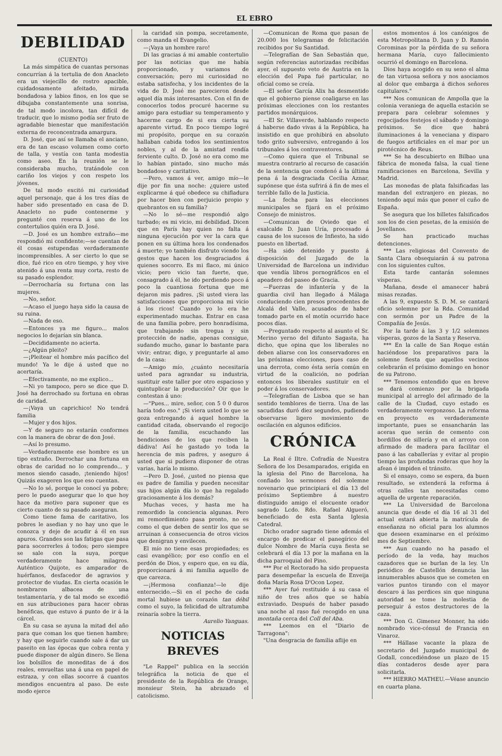EL EBRO
DEBILIDAD
(CUENTO)
La más simpática de cuantas personas concurrían á la tertulia de don Anacleto era un viejecillo de rostro apacible, cuidadosamente afeitado, mirada bondadosa y labios finos, en los que se dibujaba constantemente una sonrisa, de tal modo incolora, tan difícil de traducir, que lo mismo podía ser fruto de agradable bienestar que manifestación externa de reconcentrada amargura.
D. José, que así se llamaba el anciano, era de tan escaso volumen como corto de talla, y vestía con tanta modestia como aseo. En la reunión se le consideraba mucho, tratándole con cariño los viejos y con respeto los jóvenes.
De tal modo excitó mi curiosidad aquel personaje, que á los tres días de haber sido presentado en casa de D. Anacleto no pude contenerme y pregunté con reserva á uno de los contertulios quién era D. José.
—D. José es un hombre extraño—me respondió mi confidente;—se cuentan de él cosas estupendas verdaderamente incomprensibles. A ser cierto lo que se dice, fué rico en otro tiempo, y hoy vive atenido á una renta muy corta, resto de su pasado esplendor.
—Derrocharía su fortuna con las mujeres.
—No, señor.
—Acaso el juego haya sido la causa de su ruina.
—Nada de eso.
—Entonces ya me figuro... malos negocios lo dejarían sin blanca.
—Decididamente no acierta.
—¿Algún pleito?
—¡Pleitear el hombre más pacífico del mundo! Ya le dije á usted que no acertaría.
—Efectivamente, no me explico...
—Ni yo tampoco, pero se dice que D. José ha derrochado su fortuna en obras de caridad.
—¡Vaya un caprichico! No tendrá familia
—Mujer y dos hijos.
—Y de seguro no estarán conformes con la manera de obrar de don José.
—Así lo presumo.
—Verdaderamente ese hombre es un tipo extraño. Derrochar una fortuna en obras de caridad no lo comprendo... y menos siendo casado, ¡teniendo hijos! Quizás exageren los que eso cuentan.
—No lo sé, porque le conocí ya pobre; pero le puedo asegurar que lo que hoy hace da motivo para suponer que es cierto cuanto de su pasado aseguran.
Como tiene fama de caritativo, los pobres le asedian y no hay uno que le conozca y deje de acudir á él en sus apuros. Grandes son las fatigas que pasa para socorrerles á todos; pero siempre se sale con la suya, porque verdaderamente hace milagros. Auténtico Quijote, es amparador de huérfanos, desfacedor de agravios y protector de viudas. En cierta ocasión le nombraron albacea de una testamentaría, y de tal modo se excedió en sus atribuciones para hacer obras benéficas, que estuvo á punto de ir á la cárcel.
En su casa se ayuna la mitad del año para que coman los que tienen hambre; y hay que seguirle cuando sale á dar un paseito en las épocas que cobra renta y puede disponer de algún dinero. Se llena los bolsillos de moneditas de á dos reales, envueltas una á una en papel de estraza, y con ellas socorre á cuantos mendigos encuentra al paso. De este modo ejerce
la caridad sin pompa, secretamente, como manda el Evangelio.
—¡Vaya un hombre raro!
Di las gracias á mi amable contertulio por las noticias que me había proporcionado, y variamos de conversación; pero mi curiosidad no estaba satisfecha, y los incidentes de la vida de D. José me parecieron desde aquel día más interesantes. Con el fin de conocerlos todos procuré hacerme su amigo para estudiar su temperamento y hacerme cargo de si era cierta su aparente virtud. En poco tiempo logré mi propósito, porque en su corazón hallaban cabida todos los sentimientos nobles, y al de la amistad rendía ferviente culto. D. José no era como me lo habían pintado, sino mucho más bondadoso y caritativo.
—Pero, vamos á ver, amigo mío—le dije por fin una noche: ¿quiere usted explicarme á qué obedece su chifladura por hacer bien con perjuicio propio y quebrantos en su familia?
—No lo sé—me respondió algo turbado; es mi vicio, mi debilidad. Dicen que en París hay quien no falta á ninguna ejecución por ver la cara que ponen en su última hora los condenados á muerte; yo también disfruto viendo los gestos que hacen los desgraciados á quienes socorro. Es mi flaco, mi único vicio; pero vicio tan fuerte, que, consagrado á él, he ido perdiendo poco á poco la cuantiosa fortuna que me dejaron mis padres. ¡Si usted viera las satisfacciones que proporciona mi vicio á los ricos! Cuando yo lo era he experimentado muchas. Entrar en casa de una familia pobre, pero honradísima, que trabajando sin tregua y sin protección de nadie, apenas consigue, sudando mucho, ganar lo bastante para vivir; entrar, digo, y preguntarle al amo de la casa:
—Amigo mío, ¿cuánto necesitaría usted para agrandar su industria, sustituir este taller por otro espacioso y quintuplicar la producción? Oir que le contestan á uno:
—"Pues... mire, señor, con 5 0 0 duros haría todo eso." ¡Si viera usted lo que se goza entregando á aquel hombre la cantidad citada, observando el regocijo de la familia, escuchando las bendiciones de los que reciben la dádiva! Así he gastado yo toda la herencia de mis padres, y aseguro á usted que si pudiera disponer de otras varias, haría lo mismo.
—Pero D. José, ¿usted no piensa que es padre de familia y pueden necesitar sus hijos algún día lo que ha regalado graciosamente á los demás?
Muchas veces, y hasta me ha remordido la conciencia algunas. Pero mi remordimiento pasa pronto, no es como el que deben de sentir los que se arruinan á consecuencia de otros vicios que denigran y envilecen.
El mío no tiene esas propiedades; es casi evangélico; por eso confío en el perdón de Dios, y espero que, en su día, proporcionará á mi familia aquello de que carezca.
—¡Hermosa confianza!—le dije enternecido.—Si en el pecho de cada mortal hubiese un corazón tan débil como el suyo, la felicidad de ultratumba reinaría sobre la tierra.
Aurelio Yanguas.
NOTICIAS BREVES
"Le Rappel" publica en la sección telegráfica la noticia de que el presidente de la República de Orange, monsieur Stein, ha abrazado el catolicismo.
—Comunican de Roma que pasan de 20.000 los telegramas de felicitación recibidos por Su Santidad.
—Telegrafían de San Sebastián que, según referencias autorizadas recibidas ayer, el supuesto veto de Austria en la elección del Papa fué particular, no oficial como se creía.
—El señor García Alix ha desmentido que el gobierno piense coaligarse en las próximas elecciones con los restantes partidos monárquicos.
—El Sr. Villaverde, hablando respecto á haberse dado vivas á la República, ha insistido en que prohibirá en absoluto todo grito subversivo, entregando á los tribunales á los contraventores.
—Como quiera que el Tribunal se muestra contrario al recurso de casación de la sentencia que condenó á la última pena á la desgraciada Cecilia Aznar, supónese que ésta sufrirá á fin de mes el terrible fallo de la Justicia.
—La fecha para las elecciones municipales se fijará en el próximo Consejo de ministros.
—Comunican de Oviedo que el exalcalde D. Juan Uría, procesado á causa de los sucesos de Infiesto, ha sido puesto en libertad.
—Ha sido detenido y puesto á disposición del Juzgado de la Universidad de Barcelona un individuo que vendía libros pornográficos en el apeadero del paseo de Gracia.
—Fuerzas de infantería y de la guardia civil han llegado á Málaga conduciendo cien presos procedentes de Alcalá del Valle, acusados de haber tomado parte en el motín ocurrido hace pocos días.
—Preguntado respecto al asunto el Sr. Merino yerno del difunto Sagasta, ha dicho, que opina que los liberales no deben aliarse con los conservadores en las próximas elecciones, pues caso de una derrota, como ésta sería común en virtud de la coalición, no podrían entonces los liberales sustituir en el poder á los conservadores.
—Telegrafían de Lisboa que se han sentido temblores de tierra. Una de las sacudidas duró diez segundos, pudiendo observarse ligero movimiento de oscilación en algunos edificios.
CRÓNICA
La Real é Iltre. Cofradía de Nuestra Señora de los Desamparados, erigida en la iglesia del Pino de Barcelona, ha confiado los sermones del solemne novenario que principiará el día 13 del próximo Septiembre á nuestro distinguido amigo el elocuente orador sagrado Lcdo. Rdo. Rafael Algueró, beneficiado de esta Santa Iglesia Catedral.
Dicho orador sagrado tiene además el encargo de predicar el panegírico del dulce Nombre de María cuya fiesta se celebrará el día 13 por la mañana en la dicha parroquial del Pino.
*** Por el Rectorado ha sido propuesta para desempeñar la escuela de Enveija doña María Rosa D'Ocon Lopez.
*** Ayer fué restituido á su casa el niño de tres años que se había extraviado. Después de haber pasado una noche al raso fué recogido en una montaña cerca del Coll del Aba.
*** Leemos en el "Diario de Tarragona":
"Una desgracia de familia aflije en
estos momentos á los canónigos de esta Metropolitana D. Juan y D. Ramón Corominas por la pérdida de su señora hermana María, cuyo fallecimiento ocurrió el domingo en Barcelona.
Dios haya acogido en su seno el alma de tan virtuosa señora y nos asociamos al dolor que embarga á dichos señores capitulares."
*** Nos comunican de Ampolla que la colonia veraniega de aquella estación se prepara para celebrar solemnes y regocijados festejos el sábado y domingo próximos. Se dice que habrá iluminaciones á la veneciana y disparo de fuegos artificiales en el mar por un pirotécnico de Reus.
*** Se ha descubierto en Bilbao una fábrica de moneda falsa, la cual tiene ramificaciones en Barcelona, Sevilla y Madrid.
Las monedas de plata falsificadas las mandan del extranjero en piezas, no teniendo aquí más que poner el cuño de España.
Se asegura que los billetes falsificados son los de cien pesetas, de la emisión de Jovellanos.
Se han practicado muchas detenciones.
*** Las religiosas del Convento de Santa Clara obsequiarán á su patrona con los siguientes cultos.
Esta tarde cantarán solemnes vísperas.
Mañana, desde el amanecer habrá misas rezadas.
A las 9, expuesto S. D. M. se cantará oficio solemne por la Rda. Comunidad con sermón por un Padre de la Compañía de Jesús.
Por la tarde á las 3 y 1/2 solemnes vísperas, gozos de la Santa y Reserva.
*** En la calle de San Roque están haciéndose los preparativos para la solemne fiesta que aquellos vecinos celebrarán el próximo domingo en honor de su Patrono.
*** Tenemos entendido que en breve se dará comienzo por la brigada municipal al arreglo del afirmado de la calle de la Ciudad, cuyo estado es verdaderamente vergonzoso. La reforma en proyecto es verdaderamente importante, pues se ensancharán las aceras que serán de cemento con bordillos de sillería y en el arroyo con afirmado de madera para facilitar el paso á las caballerías y evitar al propio tiempo las profundas roderas que hoy la afean é impiden el tránsito.
Si el ensayo, como se espera, da buen resultado, se extenderá la reforma á otras calles tan necesitadas como aquella de urgente reparación.
*** La Universidad de Barcelona anuncia que desde el día 16 al 31 del actual estará abierta la matrícula de enseñanza no oficial para los alumnos que deseen examinarse en el próximo mes de Septiembre.
*** Aun cuando no ha pasado el período de la veda, hay muchos cazadores que se burlan de la ley. Un periódico de Castellón denuncia las innumerables abusos que se cometen en varios puntos tirando con el mayor descaro á las perdices sin que ninguna autoridad se tome la molestia de perseguir á estos destructores de la caza.
*** Don G. Gimenez Monner, ha sido nombrado vice-cónsul de Francia en Vinaroz.
*** Hállase vacante la plaza de secretario del Juzgado municipal de Godall, concediéndose un plazo de 15 días contaderos desde ayer para solicitarla.
*** HIERRO MATHEU.—Véase anuncio en cuarta plana.